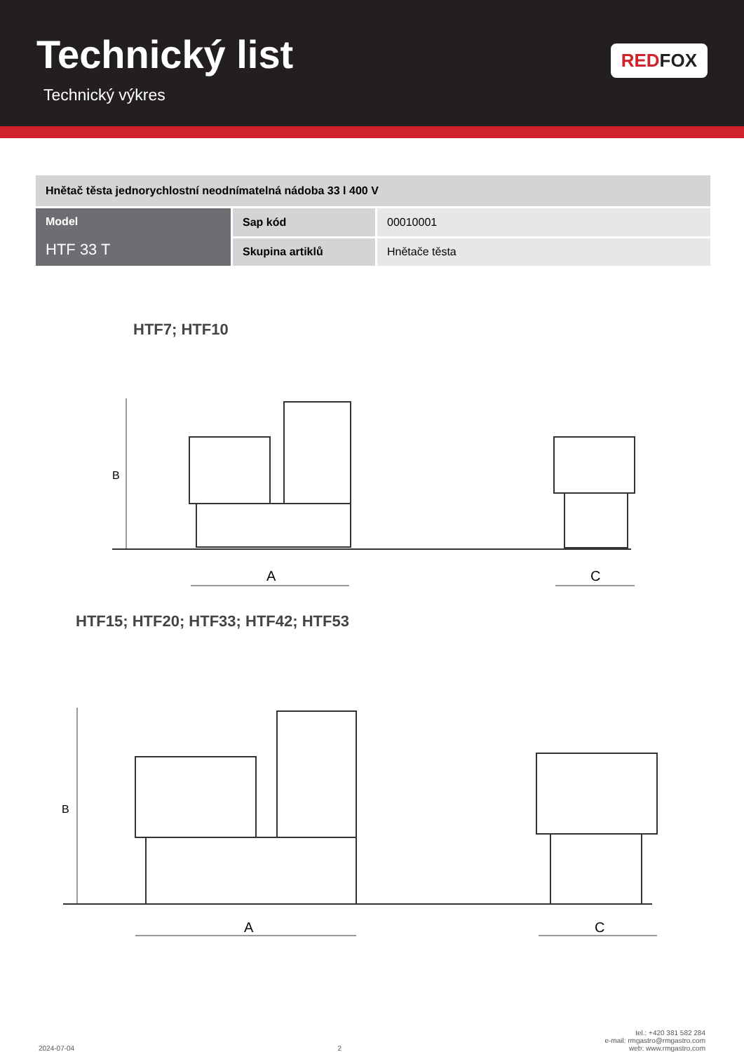Technický list
Technický výkres
RED FOX
| Hnětač těsta jednorychlostní neodnímatelná nádoba 33 l 400 V | | |
| Model HTF 33 T | Sap kód | 00010001 |
| | Skupina artiklů | Hnětače těsta |
HTF7; HTF10
B
A
C
HTF15; HTF20; HTF33; HTF42; HTF53
B
A
C
2024-07-04
2
tel.: +420 381 582 284
e-mail: rmgastro@rmgastro.com
web: www.rmgastro.com